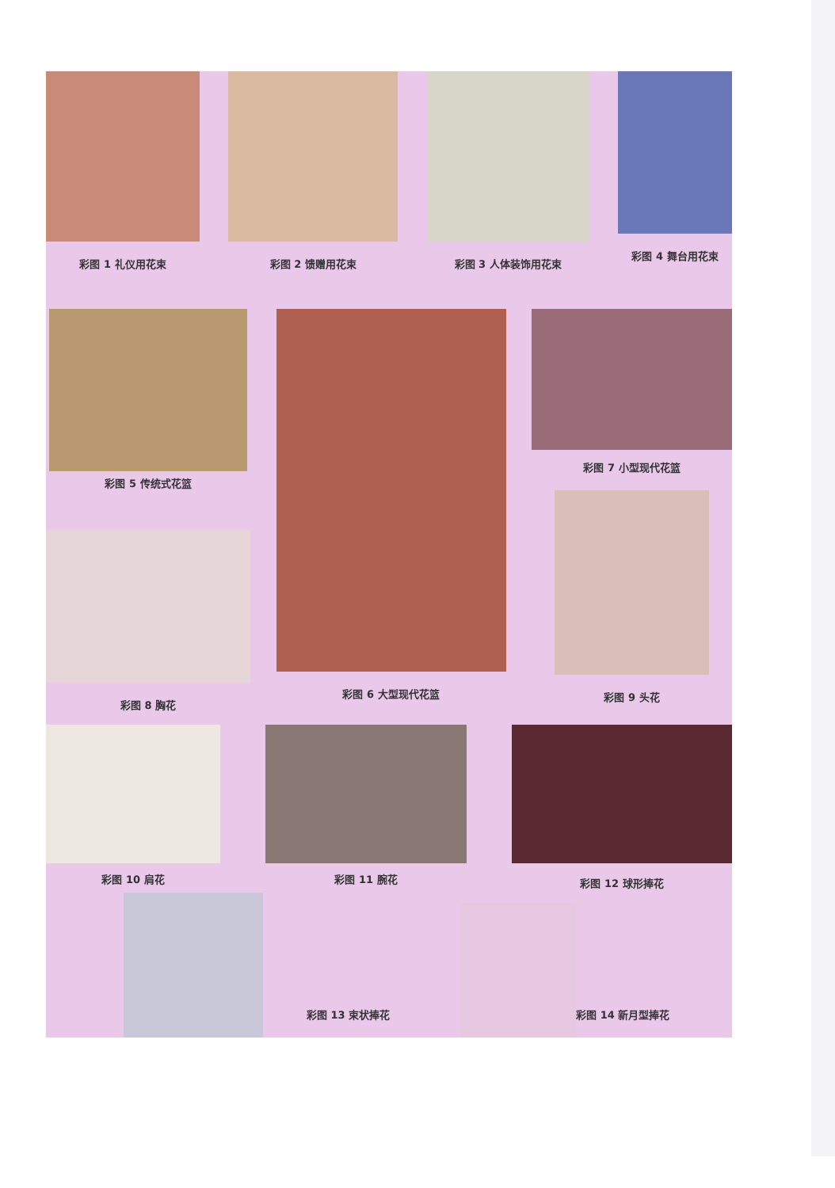彩图 1 礼仪用花束 彩图 2 馈赠用花束 彩图 3 人体装饰用花束 彩图 4 舞台用花束
彩图 5 传统式花篮
彩图 8 胸花
彩图 6 大型现代花篮
彩图 7 小型现代花篮
彩图 9 头花
彩图 10 肩花 彩图 11 腕花
彩图 12 球形捧花
彩图 13 束状捧花
彩图 14 新月型捧花